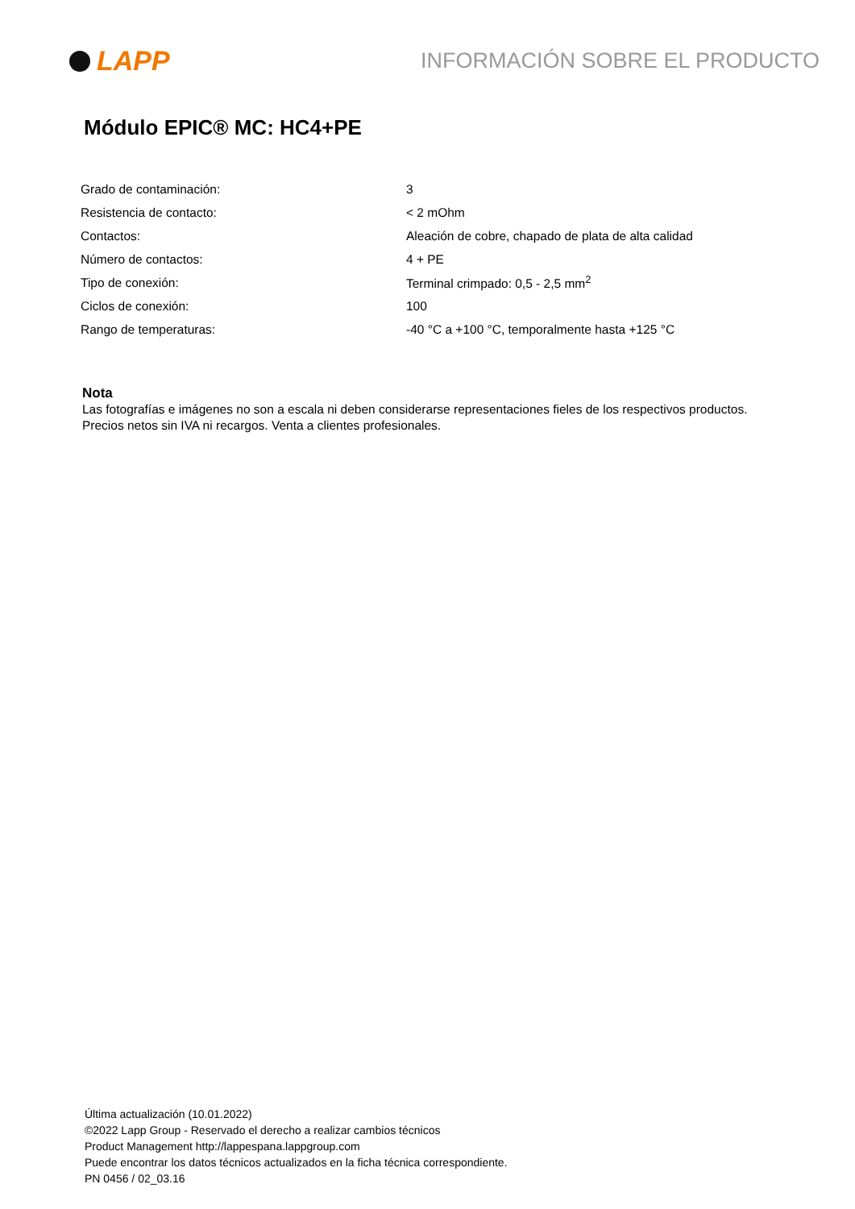LAPP
INFORMACIÓN SOBRE EL PRODUCTO
Módulo EPIC® MC: HC4+PE
| Grado de contaminación: | 3 |
| Resistencia de contacto: | < 2 mOhm |
| Contactos: | Aleación de cobre, chapado de plata de alta calidad |
| Número de contactos: | 4 + PE |
| Tipo de conexión: | Terminal crimpado: 0,5 - 2,5 mm<sup>2</sup> |
| Ciclos de conexión: | 100 |
| Rango de temperaturas: | -40 °C a +100 °C, temporalmente hasta +125 °C |
Nota
Las fotografías e imágenes no son a escala ni deben considerarse representaciones fieles de los respectivos productos.
Precios netos sin IVA ni recargos. Venta a clientes profesionales.
Última actualización (10.01.2022)
©2022 Lapp Group - Reservado el derecho a realizar cambios técnicos
Product Management http://lappespana.lappgroup.com
Puede encontrar los datos técnicos actualizados en la ficha técnica correspondiente.
PN 0456 / 02_03.16